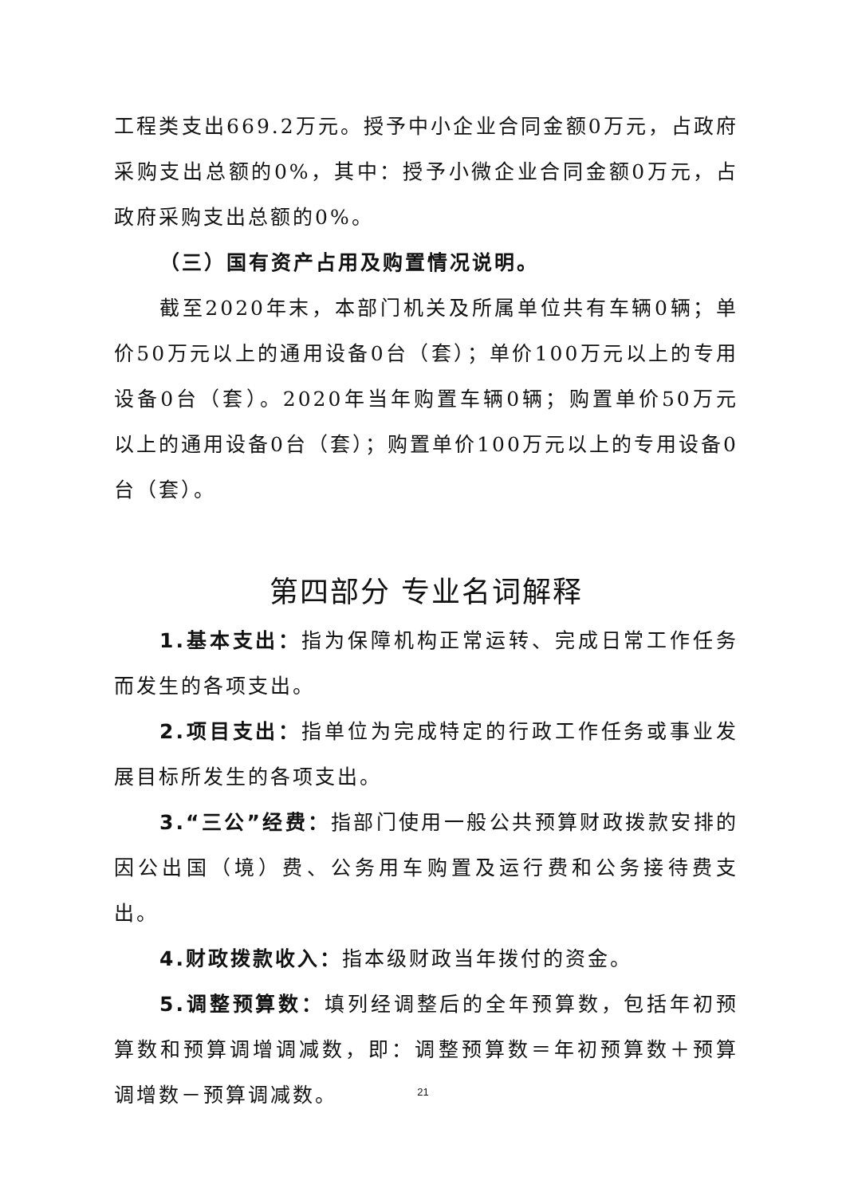工程类支出669.2万元。授予中小企业合同金额0万元，占政府采购支出总额的0%，其中：授予小微企业合同金额0万元，占政府采购支出总额的0%。
（三）国有资产占用及购置情况说明。
截至2020年末，本部门机关及所属单位共有车辆0辆；单价50万元以上的通用设备0台（套）；单价100万元以上的专用设备0台（套）。2020年当年购置车辆0辆；购置单价50万元以上的通用设备0台（套）；购置单价100万元以上的专用设备0台（套）。
第四部分 专业名词解释
1.基本支出：指为保障机构正常运转、完成日常工作任务而发生的各项支出。
2.项目支出：指单位为完成特定的行政工作任务或事业发展目标所发生的各项支出。
3.“三公”经费：指部门使用一般公共预算财政拨款安排的因公出国（境）费、公务用车购置及运行费和公务接待费支出。
4.财政拨款收入：指本级财政当年拨付的资金。
5.调整预算数：填列经调整后的全年预算数，包括年初预算数和预算调增调减数，即：调整预算数＝年初预算数＋预算调增数－预算调减数。
21